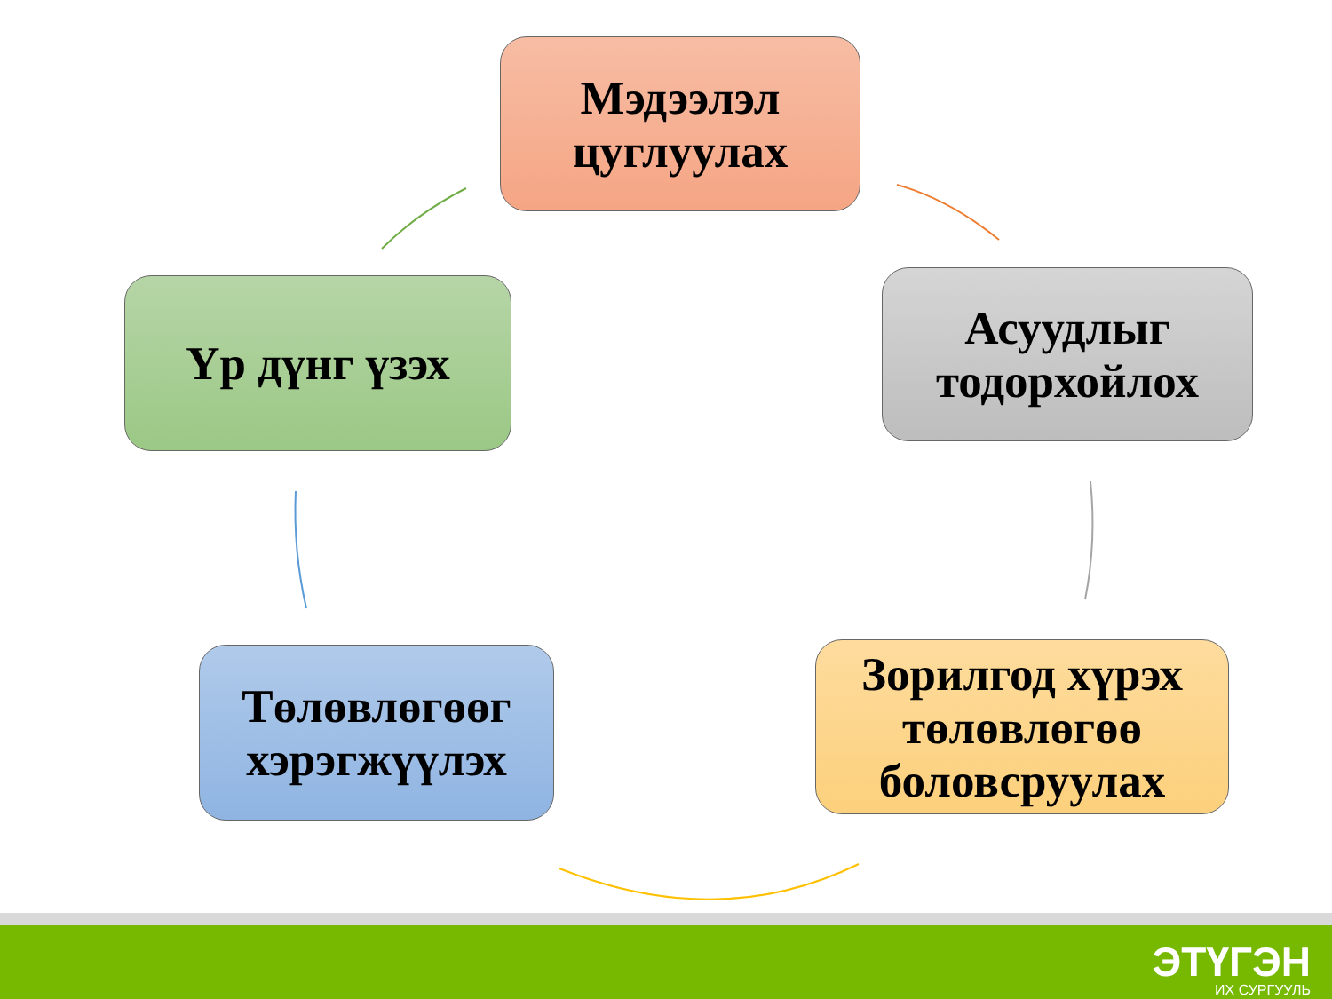Мэдээлэл
цуглуулах
Асуудлыг
тодорхойлох
Зорилгод хүрэх
төлөвлөгөө
боловсруулах
Төлөвлөгөөг
хэрэгжүүлэх
Үр дүнг үзэх
ЭТҮГЭН
ИХ СУРГУУЛЬ